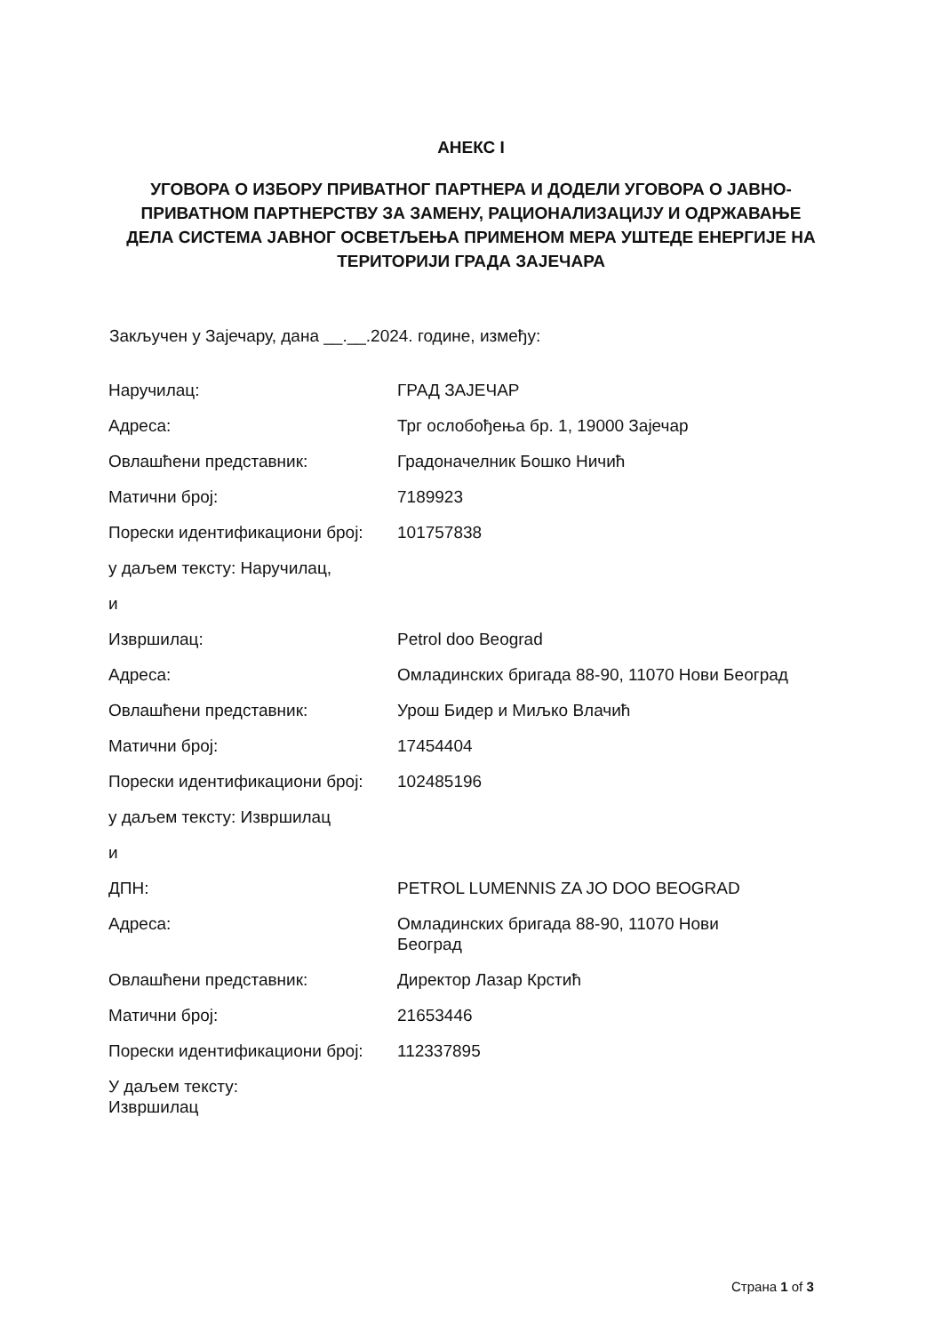АНЕКС I
УГОВОРА О ИЗБОРУ ПРИВАТНОГ ПАРТНЕРА И ДОДЕЛИ УГОВОРА О ЈАВНО-ПРИВАТНОМ ПАРТНЕРСТВУ ЗА ЗАМЕНУ, РАЦИОНАЛИЗАЦИЈУ И ОДРЖАВАЊЕ ДЕЛА СИСТЕМА ЈАВНОГ ОСВЕТЉЕЊА ПРИМЕНОМ МЕРА УШТЕДЕ ЕНЕРГИЈЕ НА ТЕРИТОРИЈИ ГРАДА ЗАЈЕЧАРА
Закључен у Зајечару, дана __.__.2024. године, између:
| Наручилац: | ГРАД ЗАЈЕЧАР |
| Адреса: | Трг ослобођења бр. 1, 19000 Зајечар |
| Овлашћени представник: | Градоначелник Бошко Ничић |
| Матични број: | 7189923 |
| Порески идентификациони број: | 101757838 |
| у даљем тексту: Наручилац, | |
| и | |
| Извршилац: | Petrol doo Beograd |
| Адреса: | Омладинских бригада 88-90, 11070 Нови Београд |
| Овлашћени представник: | Урош Бидер и Миљко Влачић |
| Матични број: | 17454404 |
| Порески идентификациони број: | 102485196 |
| у даљем тексту: Извршилац | |
| и | |
| ДПН: | PETROL LUMENNIS ZA JO DOO BEOGRAD |
| Адреса: | Омладинских бригада 88-90, 11070 Нови Београд |
| Овлашћени представник: | Директор Лазар Крстић |
| Матични број: | 21653446 |
| Порески идентификациони број: | 112337895 |
| У даљем тексту: Извршилац | |
Страна 1 of 3